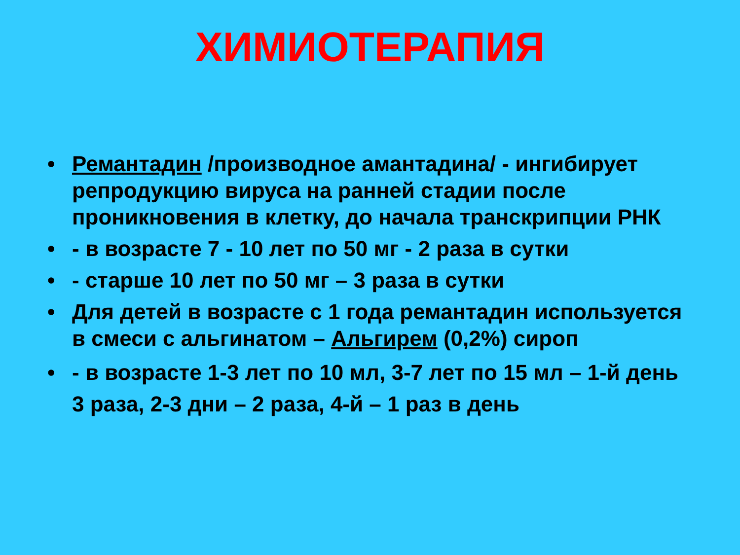ХИМИОТЕРАПИЯ
• Ремантадин /производное амантадина/ - ингибирует репродукцию вируса на ранней стадии после проникновения в клетку, до начала транскрипции РНК
• - в возрасте 7 - 10 лет по 50 мг - 2 раза в сутки
• - старше 10 лет по 50 мг – 3 раза в сутки
• Для детей в возрасте с 1 года ремантадин используется в смеси с альгинатом – Альгирем (0,2%) сироп
• - в возрасте 1-3 лет по 10 мл, 3-7 лет по 15 мл – 1-й день 3 раза, 2-3 дни – 2 раза, 4-й – 1 раз в день